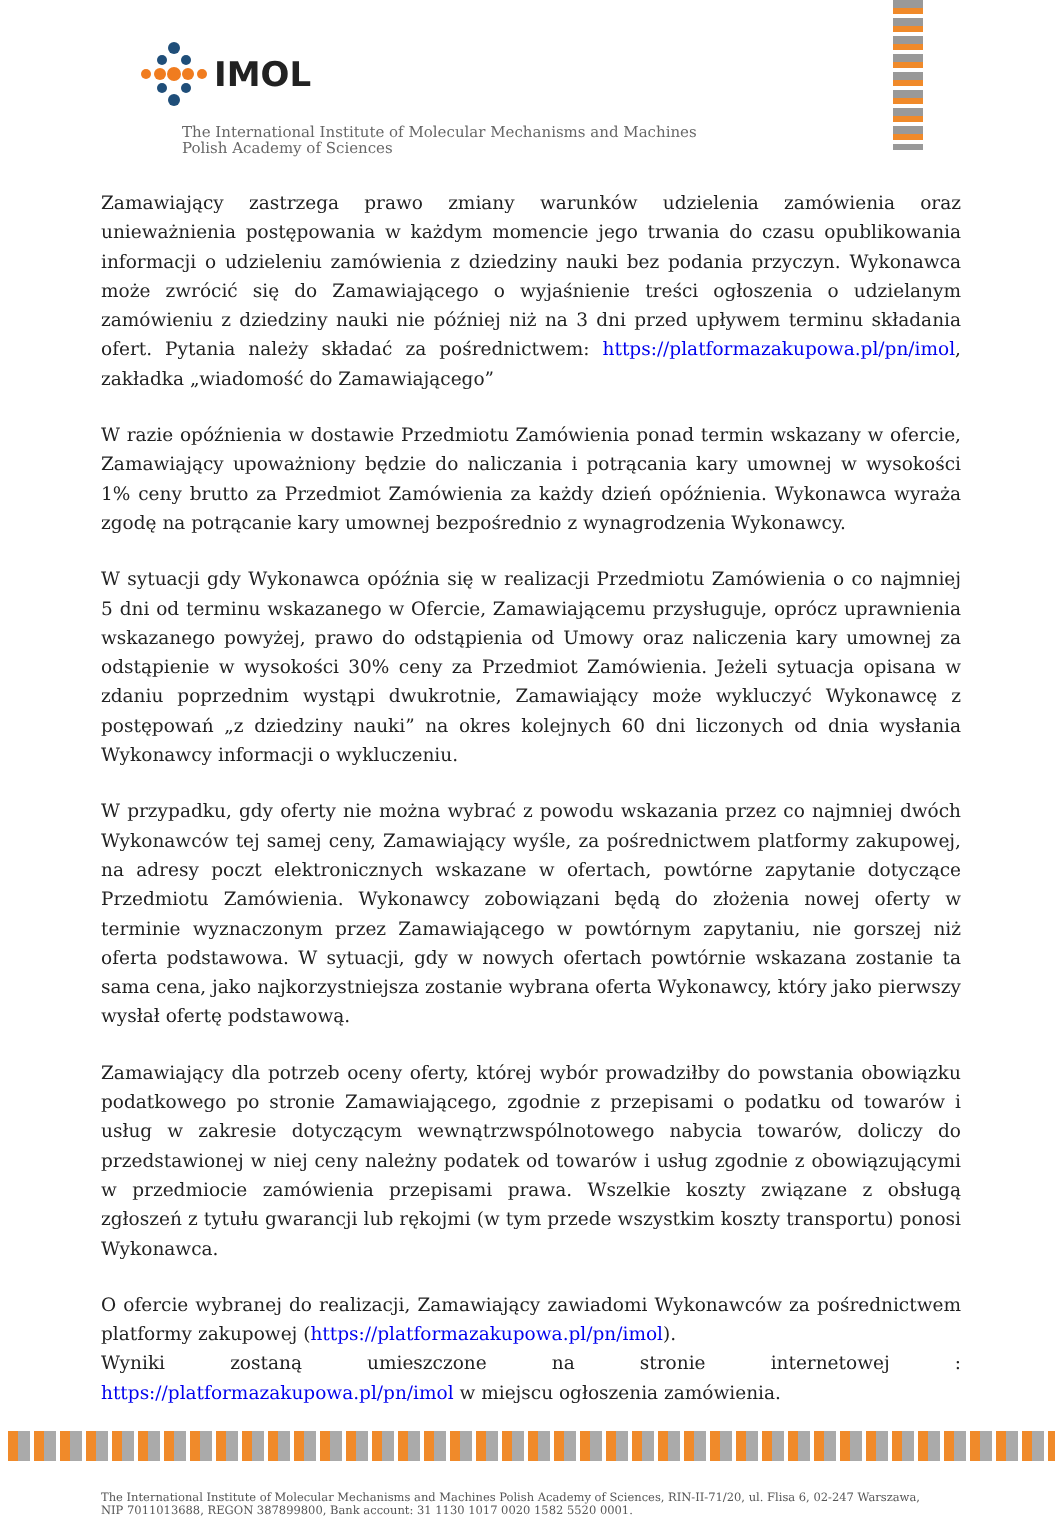IMOL
The International Institute of Molecular Mechanisms and Machines
Polish Academy of Sciences
Zamawiający zastrzega prawo zmiany warunków udzielenia zamówienia oraz unieważnienia postępowania w każdym momencie jego trwania do czasu opublikowania informacji o udzieleniu zamówienia z dziedziny nauki bez podania przyczyn. Wykonawca może zwrócić się do Zamawiającego o wyjaśnienie treści ogłoszenia o udzielanym zamówieniu z dziedziny nauki nie później niż na 3 dni przed upływem terminu składania ofert. Pytania należy składać za pośrednictwem: https://platformazakupowa.pl/pn/imol, zakładka „wiadomość do Zamawiającego”
W razie opóźnienia w dostawie Przedmiotu Zamówienia ponad termin wskazany w ofercie, Zamawiający upoważniony będzie do naliczania i potrącania kary umownej w wysokości 1% ceny brutto za Przedmiot Zamówienia za każdy dzień opóźnienia. Wykonawca wyraża zgodę na potrącanie kary umownej bezpośrednio z wynagrodzenia Wykonawcy.
W sytuacji gdy Wykonawca opóźnia się w realizacji Przedmiotu Zamówienia o co najmniej 5 dni od terminu wskazanego w Ofercie, Zamawiającemu przysługuje, oprócz uprawnienia wskazanego powyżej, prawo do odstąpienia od Umowy oraz naliczenia kary umownej za odstąpienie w wysokości 30% ceny za Przedmiot Zamówienia. Jeżeli sytuacja opisana w zdaniu poprzednim wystąpi dwukrotnie, Zamawiający może wykluczyć Wykonawcę z postępowań „z dziedziny nauki” na okres kolejnych 60 dni liczonych od dnia wysłania Wykonawcy informacji o wykluczeniu.
W przypadku, gdy oferty nie można wybrać z powodu wskazania przez co najmniej dwóch Wykonawców tej samej ceny, Zamawiający wyśle, za pośrednictwem platformy zakupowej, na adresy poczt elektronicznych wskazane w ofertach, powtórne zapytanie dotyczące Przedmiotu Zamówienia. Wykonawcy zobowiązani będą do złożenia nowej oferty w terminie wyznaczonym przez Zamawiającego w powtórnym zapytaniu, nie gorszej niż oferta podstawowa. W sytuacji, gdy w nowych ofertach powtórnie wskazana zostanie ta sama cena, jako najkorzystniejsza zostanie wybrana oferta Wykonawcy, który jako pierwszy wysłał ofertę podstawową.
Zamawiający dla potrzeb oceny oferty, której wybór prowadziłby do powstania obowiązku podatkowego po stronie Zamawiającego, zgodnie z przepisami o podatku od towarów i usług w zakresie dotyczącym wewnątrzwspólnotowego nabycia towarów, doliczy do przedstawionej w niej ceny należny podatek od towarów i usług zgodnie z obowiązującymi w przedmiocie zamówienia przepisami prawa. Wszelkie koszty związane z obsługą zgłoszeń z tytułu gwarancji lub rękojmi (w tym przede wszystkim koszty transportu) ponosi Wykonawca.
O ofercie wybranej do realizacji, Zamawiający zawiadomi Wykonawców za pośrednictwem platformy zakupowej (https://platformazakupowa.pl/pn/imol).
Wyniki zostaną umieszczone na stronie internetowej : https://platformazakupowa.pl/pn/imol w miejscu ogłoszenia zamówienia.
The International Institute of Molecular Mechanisms and Machines Polish Academy of Sciences, RIN-II-71/20, ul. Flisa 6, 02-247 Warszawa,
NIP 7011013688, REGON 387899800, Bank account: 31 1130 1017 0020 1582 5520 0001.